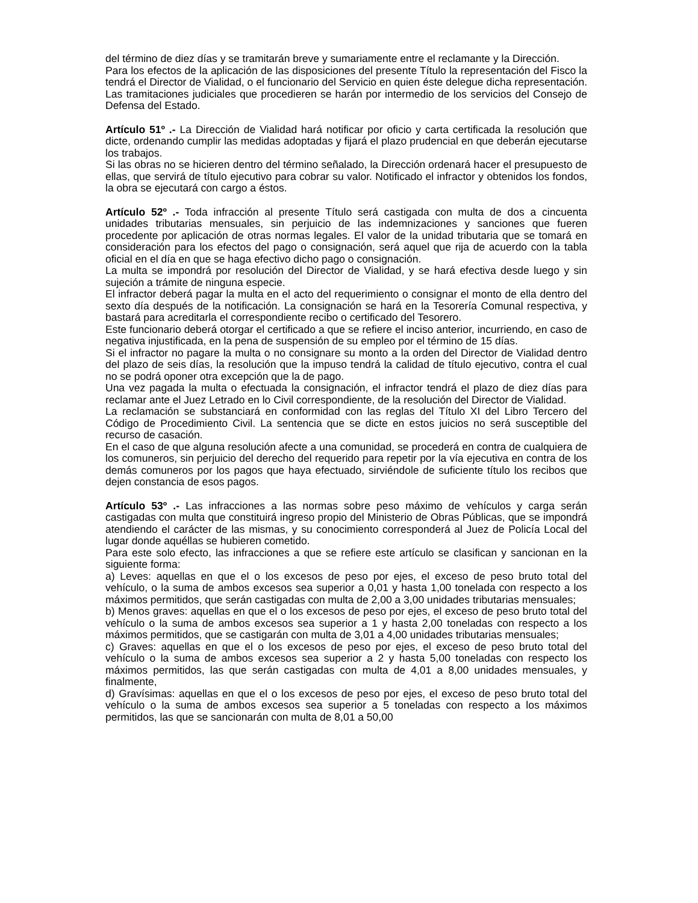del término de diez días y se tramitarán breve y sumariamente entre el reclamante y la Dirección.
Para los efectos de la aplicación de las disposiciones del presente Título la representación del Fisco la tendrá el Director de Vialidad, o el funcionario del Servicio en quien éste delegue dicha representación. Las tramitaciones judiciales que procedieren se harán por intermedio de los servicios del Consejo de Defensa del Estado.
Artículo 51º .- La Dirección de Vialidad hará notificar por oficio y carta certificada la resolución que dicte, ordenando cumplir las medidas adoptadas y fijará el plazo prudencial en que deberán ejecutarse los trabajos.
Si las obras no se hicieren dentro del término señalado, la Dirección ordenará hacer el presupuesto de ellas, que servirá de título ejecutivo para cobrar su valor. Notificado el infractor y obtenidos los fondos, la obra se ejecutará con cargo a éstos.
Artículo 52º .- Toda infracción al presente Título será castigada con multa de dos a cincuenta unidades tributarias mensuales, sin perjuicio de las indemnizaciones y sanciones que fueren procedente por aplicación de otras normas legales. El valor de la unidad tributaria que se tomará en consideración para los efectos del pago o consignación, será aquel que rija de acuerdo con la tabla oficial en el día en que se haga efectivo dicho pago o consignación.
La multa se impondrá por resolución del Director de Vialidad, y se hará efectiva desde luego y sin sujeción a trámite de ninguna especie.
El infractor deberá pagar la multa en el acto del requerimiento o consignar el monto de ella dentro del sexto día después de la notificación. La consignación se hará en la Tesorería Comunal respectiva, y bastará para acreditarla el correspondiente recibo o certificado del Tesorero.
Este funcionario deberá otorgar el certificado a que se refiere el inciso anterior, incurriendo, en caso de negativa injustificada, en la pena de suspensión de su empleo por el término de 15 días.
Si el infractor no pagare la multa o no consignare su monto a la orden del Director de Vialidad dentro del plazo de seis días, la resolución que la impuso tendrá la calidad de título ejecutivo, contra el cual no se podrá oponer otra excepción que la de pago.
Una vez pagada la multa o efectuada la consignación, el infractor tendrá el plazo de diez días para reclamar ante el Juez Letrado en lo Civil correspondiente, de la resolución del Director de Vialidad.
La reclamación se substanciará en conformidad con las reglas del Título XI del Libro Tercero del Código de Procedimiento Civil. La sentencia que se dicte en estos juicios no será susceptible del recurso de casación.
En el caso de que alguna resolución afecte a una comunidad, se procederá en contra de cualquiera de los comuneros, sin perjuicio del derecho del requerido para repetir por la vía ejecutiva en contra de los demás comuneros por los pagos que haya efectuado, sirviéndole de suficiente título los recibos que dejen constancia de esos pagos.
Artículo 53º .- Las infracciones a las normas sobre peso máximo de vehículos y carga serán castigadas con multa que constituirá ingreso propio del Ministerio de Obras Públicas, que se impondrá atendiendo el carácter de las mismas, y su conocimiento corresponderá al Juez de Policía Local del lugar donde aquéllas se hubieren cometido.
Para este solo efecto, las infracciones a que se refiere este artículo se clasifican y sancionan en la siguiente forma:
a) Leves: aquellas en que el o los excesos de peso por ejes, el exceso de peso bruto total del vehículo, o la suma de ambos excesos sea superior a 0,01 y hasta 1,00 tonelada con respecto a los máximos permitidos, que serán castigadas con multa de 2,00 a 3,00 unidades tributarias mensuales;
b) Menos graves: aquellas en que el o los excesos de peso por ejes, el exceso de peso bruto total del vehículo o la suma de ambos excesos sea superior a 1 y hasta 2,00 toneladas con respecto a los máximos permitidos, que se castigarán con multa de 3,01 a 4,00 unidades tributarias mensuales;
c) Graves: aquellas en que el o los excesos de peso por ejes, el exceso de peso bruto total del vehículo o la suma de ambos excesos sea superior a 2 y hasta 5,00 toneladas con respecto los máximos permitidos, las que serán castigadas con multa de 4,01 a 8,00 unidades mensuales, y finalmente,
d) Gravísimas: aquellas en que el o los excesos de peso por ejes, el exceso de peso bruto total del vehículo o la suma de ambos excesos sea superior a 5 toneladas con respecto a los máximos permitidos, las que se sancionarán con multa de 8,01 a 50,00